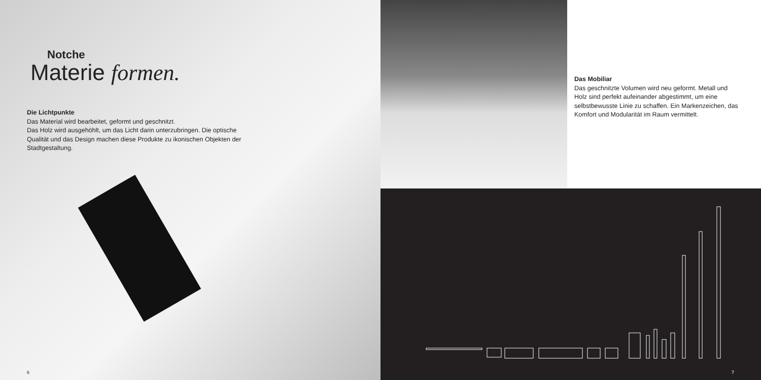Notche
Materie formen.
Die Lichtpunkte
Das Material wird bearbeitet, geformt und geschnitzt.
Das Holz wird ausgehöhlt, um das Licht darin unterzubringen. Die optische Qualität und das Design machen diese Produkte zu ikonischen Objekten der Stadtgestaltung.
6
Das Mobiliar
Das geschnitzte Volumen wird neu geformt. Metall und Holz sind perfekt aufeinander abgestimmt, um eine selbstbewusste Linie zu schaffen. Ein Markenzeichen, das Komfort und Modularität im Raum vermittelt.
7